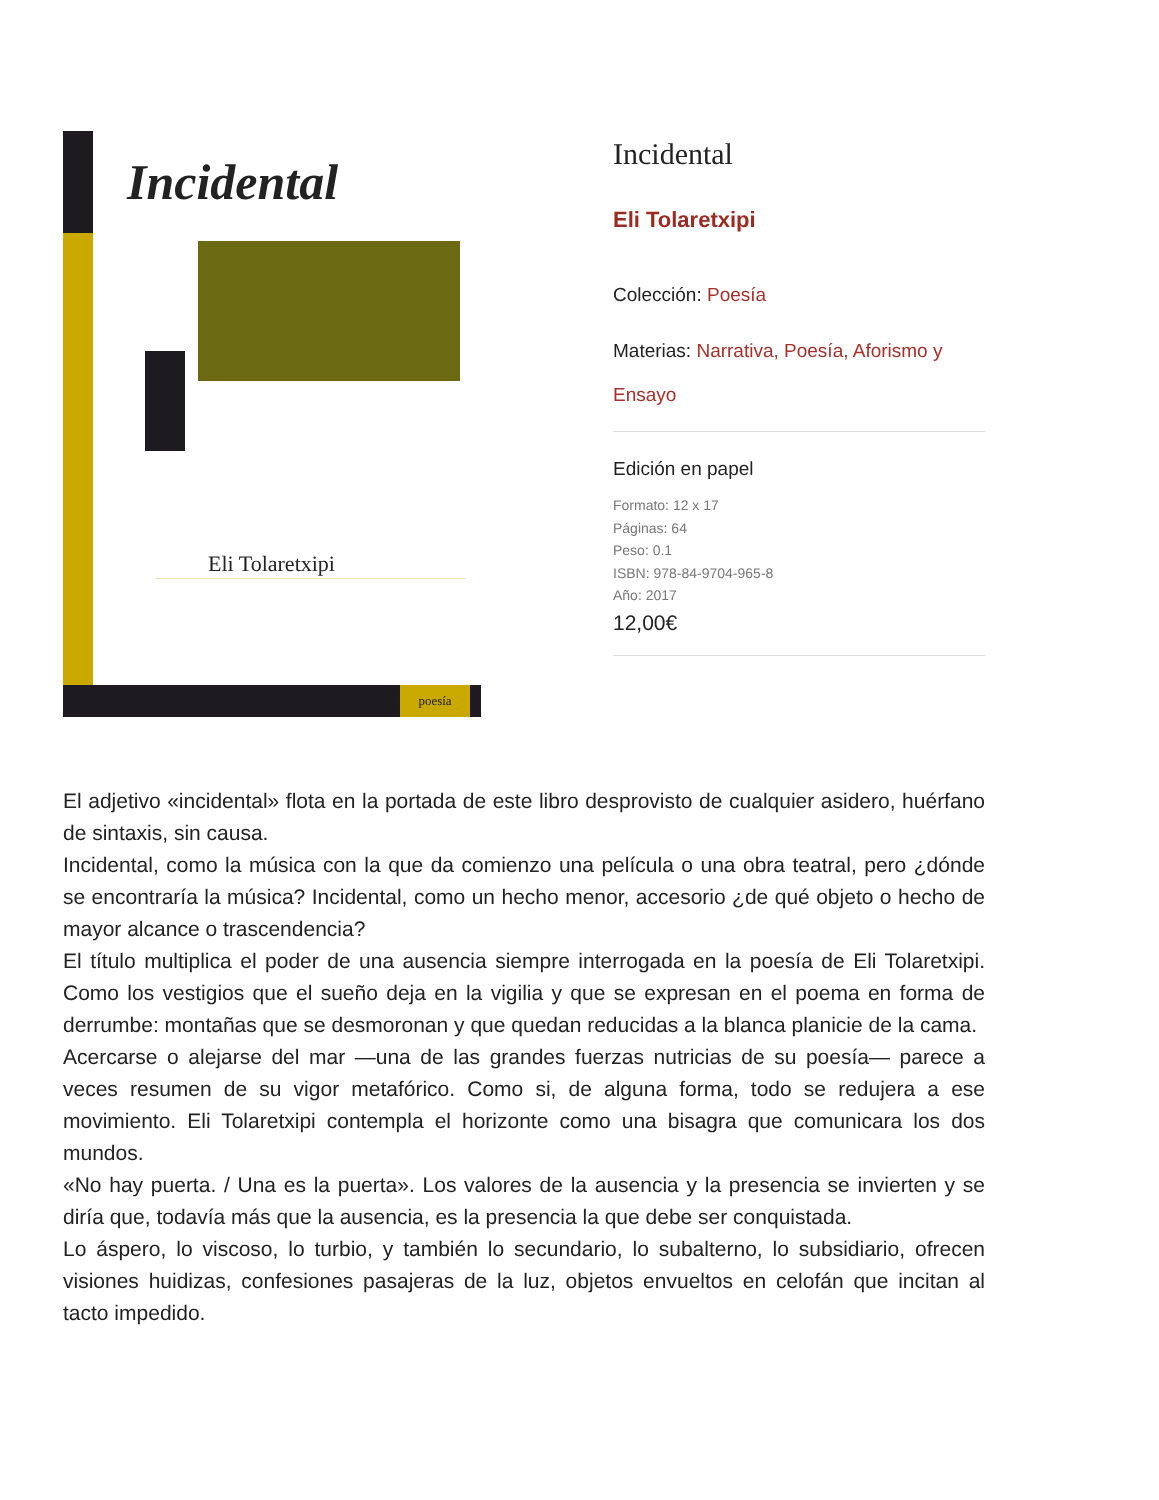poesía
Incidental
Eli Tolaretxipi
Incidental
Eli Tolaretxipi
Colección: Poesía
Materias: Narrativa, Poesía, Aforismo y Ensayo
Edición en papel
Formato: 12 x 17
Páginas: 64
Peso: 0.1
ISBN: 978-84-9704-965-8
Año: 2017
12,00€
El adjetivo «incidental» flota en la portada de este libro desprovisto de cualquier asidero, huérfano de sintaxis, sin causa.
Incidental, como la música con la que da comienzo una película o una obra teatral, pero ¿dónde se encontraría la música? Incidental, como un hecho menor, accesorio ¿de qué objeto o hecho de mayor alcance o trascendencia?
El título multiplica el poder de una ausencia siempre interrogada en la poesía de Eli Tolaretxipi. Como los vestigios que el sueño deja en la vigilia y que se expresan en el poema en forma de derrumbe: montañas que se desmoronan y que quedan reducidas a la blanca planicie de la cama.
Acercarse o alejarse del mar —una de las grandes fuerzas nutricias de su poesía— parece a veces resumen de su vigor metafórico. Como si, de alguna forma, todo se redujera a ese movimiento. Eli Tolaretxipi contempla el horizonte como una bisagra que comunicara los dos mundos.
«No hay puerta. / Una es la puerta». Los valores de la ausencia y la presencia se invierten y se diría que, todavía más que la ausencia, es la presencia la que debe ser conquistada.
Lo áspero, lo viscoso, lo turbio, y también lo secundario, lo subalterno, lo subsidiario, ofrecen visiones huidizas, confesiones pasajeras de la luz, objetos envueltos en celofán que incitan al tacto impedido.